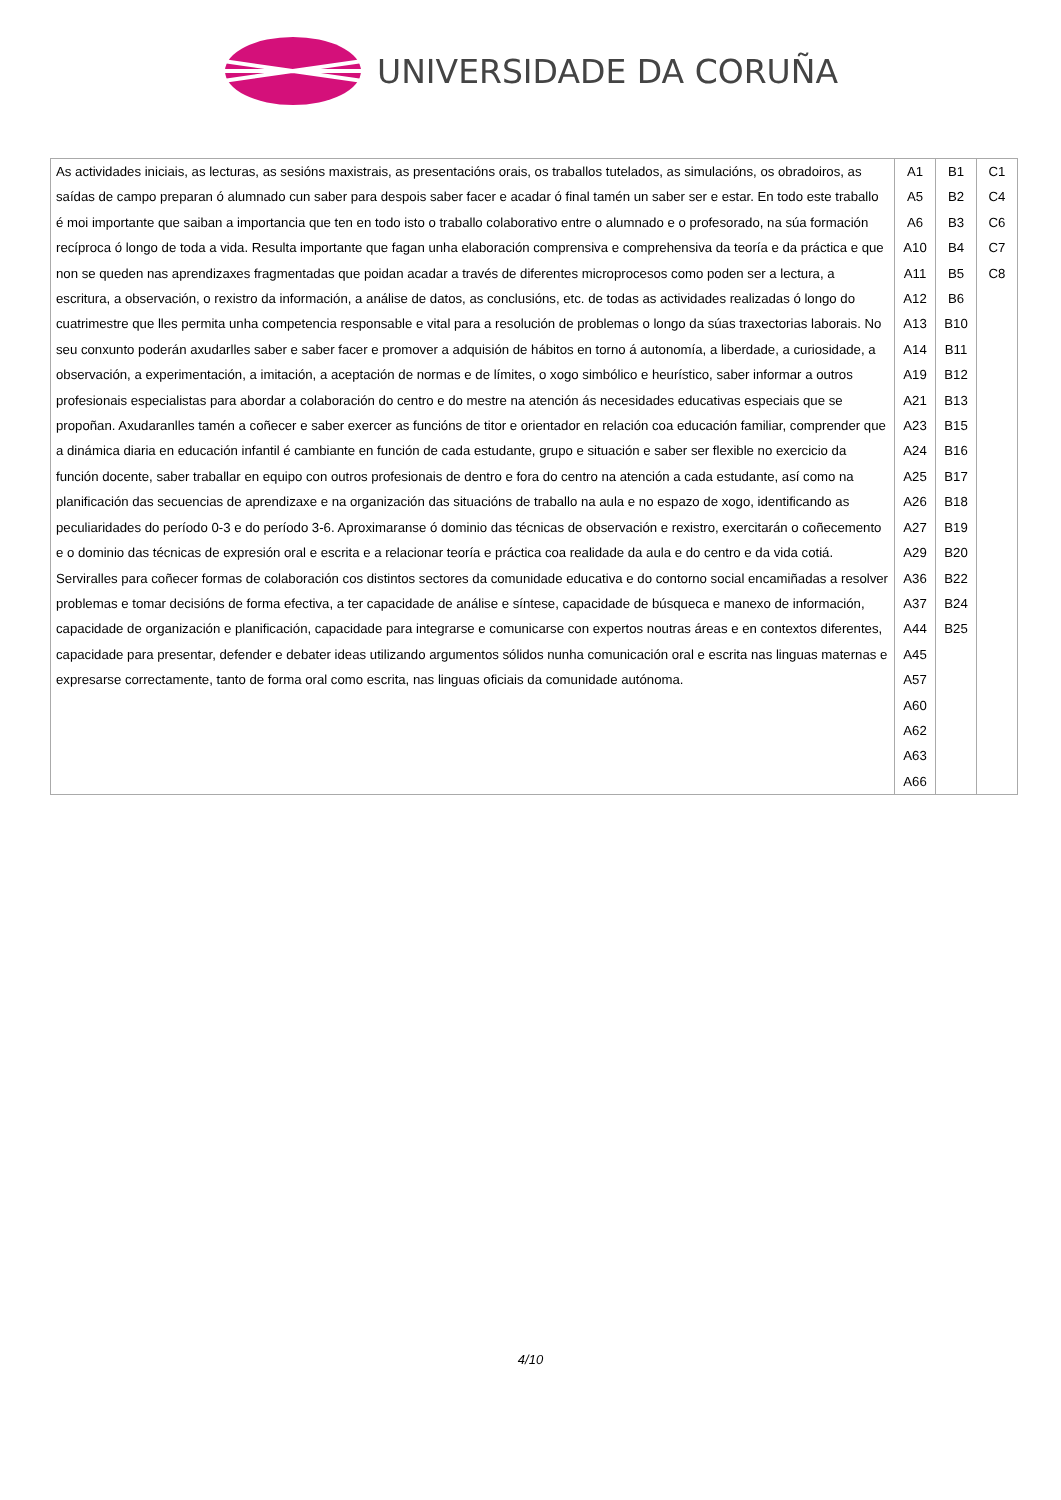UNIVERSIDADE DA CORUÑA
| As actividades iniciais, as lecturas, as sesións maxistrais, as presentacións orais, os traballos tutelados, as simulacións, os obradoiros, as saídas de campo preparan ó alumnado cun saber para despois saber facer e acadar ó final tamén un saber ser e estar. En todo este traballo é moi importante que saiban a importancia que ten en todo isto o traballo colaborativo entre o alumnado e o profesorado, na súa formación recíproca ó longo de toda a vida. Resulta importante que fagan unha elaboración comprensiva e comprehensiva da teoría e da práctica e que non se queden nas aprendizaxes fragmentadas que poidan acadar a través de diferentes microprocesos como poden ser a lectura, a escritura, a observación, o rexistro da información, a análise de datos, as conclusións, etc. de todas as actividades realizadas ó longo do cuatrimestre que lles permita unha competencia responsable e vital para a resolución de problemas o longo da súas traxectorias laborais. No seu conxunto poderán axudarlles saber e saber facer e promover a adquisión de hábitos en torno á autonomía, a liberdade, a curiosidade, a observación, a experimentación, a imitación, a aceptación de normas e de límites, o xogo simbólico e heurístico, saber informar a outros profesionais especialistas para abordar a colaboración do centro e do mestre na atención ás necesidades educativas especiais que se propoñan. Axudaranlles tamén a coñecer e saber exercer as funcións de titor e orientador en relación coa educación familiar, comprender que a dinámica diaria en educación infantil é cambiante en función de cada estudante, grupo e situación e saber ser flexible no exercicio da función docente, saber traballar en equipo con outros profesionais de dentro e fora do centro na atención a cada estudante, así como na planificación das secuencias de aprendizaxe e na organización das situacións de traballo na aula e no espazo de xogo, identificando as peculiaridades do período 0-3 e do período 3-6. Aproximaranse ó dominio das técnicas de observación e rexistro, exercitarán o coñecemento e o dominio das técnicas de expresión oral e escrita e a relacionar teoría e práctica coa realidade da aula e do centro e da vida cotiá. Serviralles para coñecer formas de colaboración cos distintos sectores da comunidade educativa e do contorno social encamiñadas a resolver problemas e tomar decisións de forma efectiva, a ter capacidade de análise e síntese, capacidade de búsqueca e manexo de información, capacidade de organización e planificación, capacidade para integrarse e comunicarse con expertos noutras áreas e en contextos diferentes, capacidade para presentar, defender e debater ideas utilizando argumentos sólidos nunha comunicación oral e escrita nas linguas maternas e expresarse correctamente, tanto de forma oral como escrita, nas linguas oficiais da comunidade autónoma. | A1 A5 A6 A10 A11 A12 A13 A14 A19 A21 A23 A24 A25 A26 A27 A29 A36 A37 A44 A45 A57 A60 A62 A63 A66 | B1 B2 B3 B4 B5 B6 B10 B11 B12 B13 B15 B16 B17 B18 B19 B20 B22 B24 B25 | C1 C4 C6 C7 C8 |
4/10